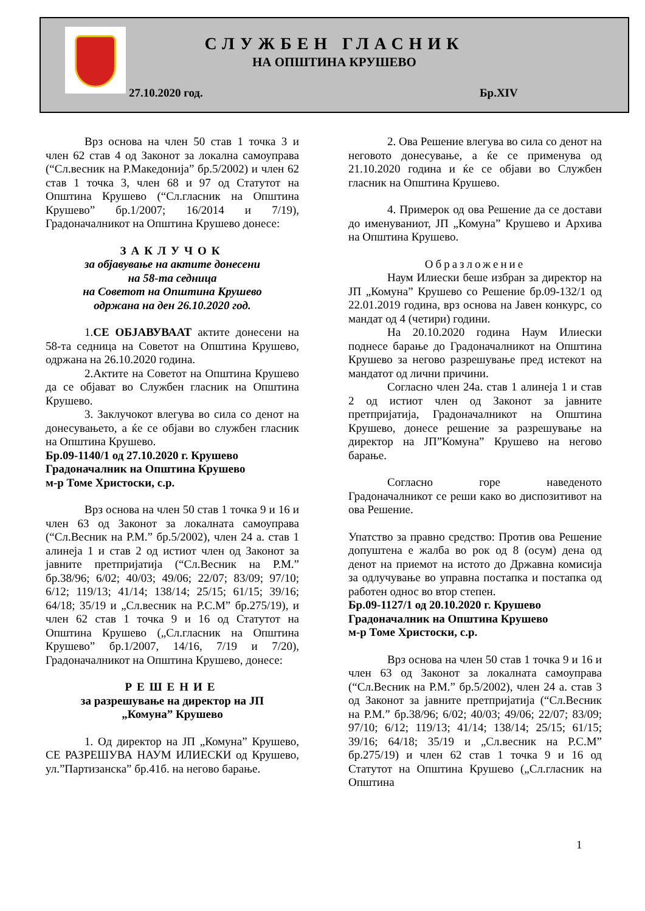СЛУЖБЕН ГЛАСНИК
НА ОПШТИНА КРУШЕВО
27.10.2020 год. Бр.XIV
Врз основа на член 50 став 1 точка 3 и член 62 став 4 од Законот за локална самоуправа (“Сл.весник на Р.Македонија” бр.5/2002) и член 62 став 1 точка 3, член 68 и 97 од Статутот на Општина Крушево (“Сл.гласник на Општина Крушево” бр.1/2007; 16/2014 и 7/19), Градоначалникот на Општина Крушево донесе:
ЗАКЛУЧОК
за објавување на актите донесени
на 58-та седница
на Советот на Општина Крушево
одржана на ден 26.10.2020 год.
1.СЕ ОБЈАВУВААТ актите донесени на 58-та седница на Советот на Општина Крушево, одржана на 26.10.2020 година.
2.Актите на Советот на Општина Крушево да се објават во Службен гласник на Општина Крушево.
3. Заклучокот влегува во сила со денот на донесувањето, а ќе се објави во службен гласник на Општина Крушево.
Бр.09-1140/1 од 27.10.2020 г. Крушево
Градоначалник на Општина Крушево
м-р Томе Христоски, с.р.
Врз основа на член 50 став 1 точка 9 и 16 и член 63 од Законот за локалната самоуправа (“Сл.Весник на Р.М.” бр.5/2002), член 24 а. став 1 алинеја 1 и став 2 од истиот член од Законот за јавните претпријатија (“Сл.Весник на Р.М.” бр.38/96; 6/02; 40/03; 49/06; 22/07; 83/09; 97/10; 6/12; 119/13; 41/14; 138/14; 25/15; 61/15; 39/16; 64/18; 35/19 и „Сл.весник на Р.С.М” бр.275/19), и член 62 став 1 точка 9 и 16 од Статутот на Општина Крушево („Сл.гласник на Општина Крушево” бр.1/2007, 14/16, 7/19 и 7/20), Градоначалникот на Општина Крушево, донесе:
РЕШЕНИЕ
за разрешување на директор на ЈП
„Комуна” Крушево
1. Од директор на ЈП „Комуна” Крушево, СЕ РАЗРЕШУВА НАУМ ИЛИЕСКИ од Крушево, ул.”Партизанска” бр.41б. на негово барање.
2. Ова Решение влегува во сила со денот на неговото донесување, а ќе се применува од 21.10.2020 година и ќе се објави во Службен гласник на Општина Крушево.
4. Примерок од ова Решение да се достави до именуваниот, ЈП „Комуна” Крушево и Архива на Општина Крушево.
Образложение
Наум Илиески беше избран за директор на ЈП „Комуна” Крушево со Решение бр.09-132/1 од 22.01.2019 година, врз основа на Јавен конкурс, со мандат од 4 (четири) години.
На 20.10.2020 година Наум Илиески поднесе барање до Градоначалникот на Општина Крушево за негово разрешување пред истекот на мандатот од лични причини.
Согласно член 24а. став 1 алинеја 1 и став 2 од истиот член од Законот за јавните претпријатија, Градоначалникот на Општина Крушево, донесе решение за разрешување на директор на ЈП”Комуна” Крушево на негово барање.
Согласно горе наведеното Градоначалникот се реши како во диспозитивот на ова Решение.
Упатство за правно средство: Против ова Решение допуштена е жалба во рок од 8 (осум) дена од денот на приемот на истото до Државна комисија за одлучување во управна постапка и постапка од работен однос во втор степен.
Бр.09-1127/1 од 20.10.2020 г. Крушево
Градоначалник на Општина Крушево
м-р Томе Христоски, с.р.
Врз основа на член 50 став 1 точка 9 и 16 и член 63 од Законот за локалната самоуправа (“Сл.Весник на Р.М.” бр.5/2002), член 24 а. став 3 од Законот за јавните претпријатија (“Сл.Весник на Р.М.” бр.38/96; 6/02; 40/03; 49/06; 22/07; 83/09; 97/10; 6/12; 119/13; 41/14; 138/14; 25/15; 61/15; 39/16; 64/18; 35/19 и „Сл.весник на Р.С.М” бр.275/19) и член 62 став 1 точка 9 и 16 од Статутот на Општина Крушево („Сл.гласник на Општина
1